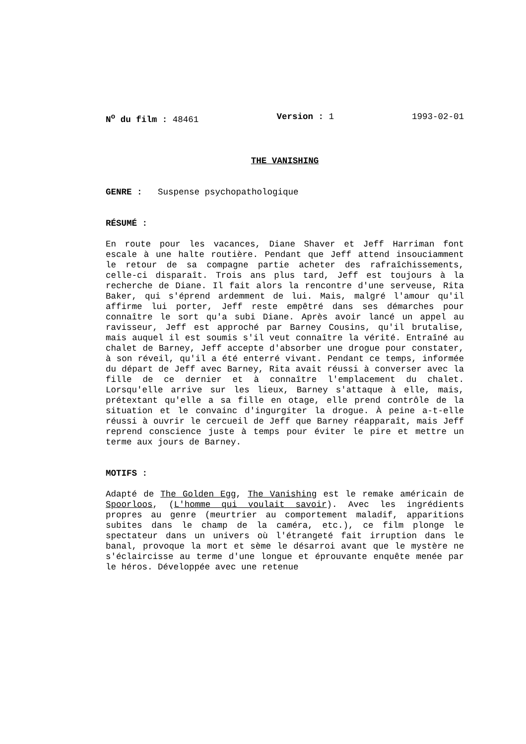N<sup>o</sup> du film : 48461 Version : 1 1993-02-01
THE VANISHING
GENRE : Suspense psychopathologique
RÉSUMÉ :
En route pour les vacances, Diane Shaver et Jeff Harriman font escale à une halte routière. Pendant que Jeff attend insouciamment le retour de sa compagne partie acheter des rafraîchissements, celle-ci disparaît. Trois ans plus tard, Jeff est toujours à la recherche de Diane. Il fait alors la rencontre d'une serveuse, Rita Baker, qui s'éprend ardemment de lui. Mais, malgré l'amour qu'il affirme lui porter, Jeff reste empêtré dans ses démarches pour connaître le sort qu'a subi Diane. Après avoir lancé un appel au ravisseur, Jeff est approché par Barney Cousins, qu'il brutalise, mais auquel il est soumis s'il veut connaître la vérité. Entraîné au chalet de Barney, Jeff accepte d'absorber une drogue pour constater, à son réveil, qu'il a été enterré vivant. Pendant ce temps, informée du départ de Jeff avec Barney, Rita avait réussi à converser avec la fille de ce dernier et à connaître l'emplacement du chalet. Lorsqu'elle arrive sur les lieux, Barney s'attaque à elle, mais, prétextant qu'elle a sa fille en otage, elle prend contrôle de la situation et le convainc d'ingurgiter la drogue. À peine a-t-elle réussi à ouvrir le cercueil de Jeff que Barney réapparaît, mais Jeff reprend conscience juste à temps pour éviter le pire et mettre un terme aux jours de Barney.
MOTIFS :
Adapté de The Golden Egg, The Vanishing est le remake américain de Spoorloos, (L'homme qui voulait savoir). Avec les ingrédients propres au genre (meurtrier au comportement maladif, apparitions subites dans le champ de la caméra, etc.), ce film plonge le spectateur dans un univers où l'étrangeté fait irruption dans le banal, provoque la mort et sème le désarroi avant que le mystère ne s'éclaircisse au terme d'une longue et éprouvante enquête menée par le héros. Développée avec une retenue